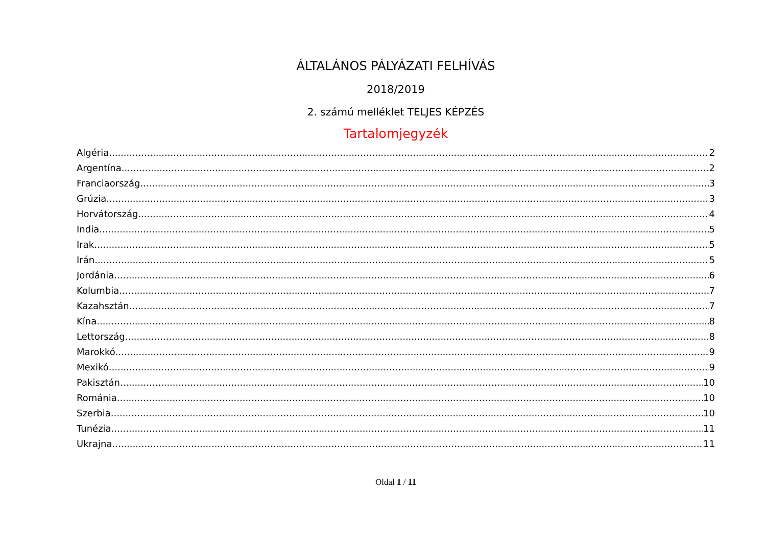ÁLTALÁNOS PÁLYÁZATI FELHÍVÁS
2018/2019
2. számú melléklet TELJES KÉPZÉS
Tartalomjegyzék
Algéria 2
Argentína 2
Franciaország 3
Grúzia 3
Horvátország 4
India 5
Irak 5
Irán 5
Jordánia 6
Kolumbia 7
Kazahsztán 7
Kína 8
Lettország 8
Marokkó 9
Mexikó 9
Pakisztán 10
Románia 10
Szerbia 10
Tunézia 11
Ukrajna 11
Oldal 1 / 11